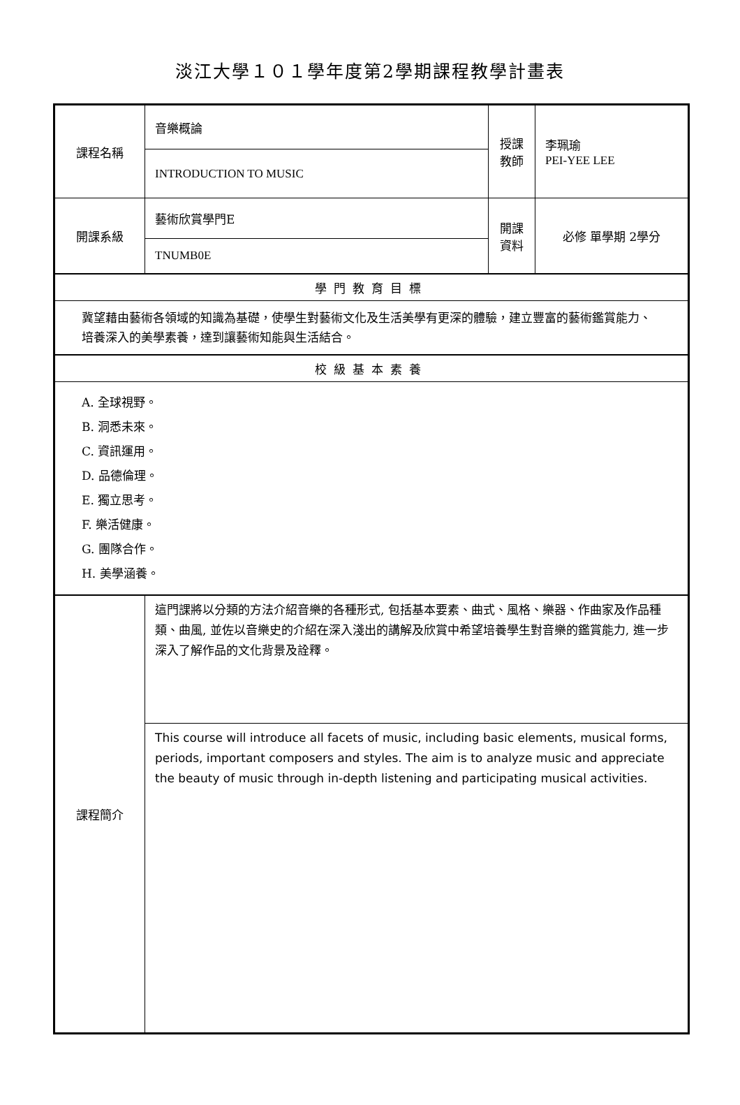淡江大學１０１學年度第2學期課程教學計畫表
| 課程名稱 | 音樂概論 | 授課教師 | 李珮瑜 PEI-YEE LEE |
| | INTRODUCTION TO MUSIC | | |
| 開課系級 | 藝術欣賞學門E | 開課資料 | 必修 單學期 2學分 |
| | TNUMB0E | | |
| 學門教育目標 | | | |
| 冀望藉由藝術各領域的知識為基礎，使學生對藝術文化及生活美學有更深的體驗，建立豐富的藝術鑑賞能力、培養深入的美學素養，達到讓藝術知能與生活結合。 | | | |
| 校級基本素養 | | | |
| A. 全球視野。 B. 洞悉未來。 C. 資訊運用。 D. 品德倫理。 E. 獨立思考。 F. 樂活健康。 G. 團隊合作。 H. 美學涵養。 | | | |
| 課程簡介 | 這門課將以分類的方法介紹音樂的各種形式, 包括基本要素、曲式、風格、樂器、作曲家及作品種類、曲風, 並佐以音樂史的介紹在深入淺出的講解及欣賞中希望培養學生對音樂的鑑賞能力, 進一步深入了解作品的文化背景及詮釋。 | | |
| | This course will introduce all facets of music, including basic elements, musical forms, periods, important composers and styles. The aim is to analyze music and appreciate the beauty of music through in-depth listening and participating musical activities. | | |